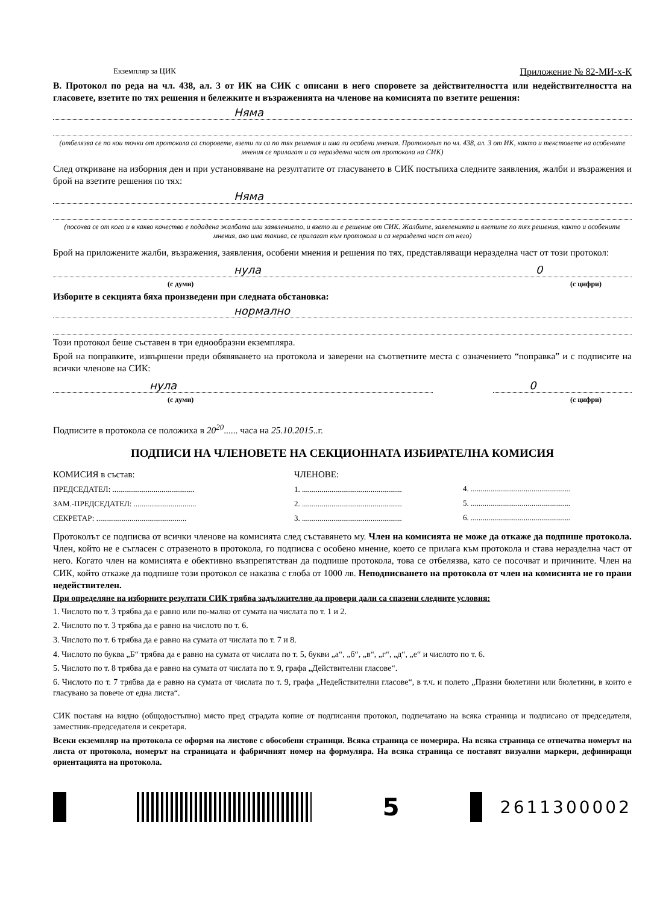Екземпляр за ЦИК Приложение № 82-МИ-х-К
В. Протокол по реда на чл. 438, ал. 3 от ИК на СИК с описани в него споровете за действителността или недействителността на гласовете, взетите по тях решения и бележките и възраженията на членове на комисията по взетите решения:
Няма
(отбелязва се по кои точки от протокола са споровете, взети ли са по тях решения и има ли особени мнения. Протоколът по чл. 438, ал. 3 от ИК, както и текстовете на особените мнения се прилагат и са неразделна част от протокола на СИК)
След откриване на изборния ден и при установяване на резултатите от гласуването в СИК постъпиха следните заявления, жалби и възражения и брой на взетите решения по тях:
Няма
(посочва се от кого и в какво качество е подадена жалбата или заявлението, и взето ли е решение от СИК. Жалбите, заявленията и взетите по тях решения, както и особените мнения, ако има такива, се прилагат към протокола и са неразделна част от него)
Брой на приложените жалби, възражения, заявления, особени мнения и решения по тях, представляващи неразделна част от този протокол:
нула
0
(с думи) (с цифри)
Изборите в секцията бяха произведени при следната обстановка:
нормално
Този протокол беше съставен в три еднообразни екземпляра.
Брой на поправките, извършени преди обявяването на протокола и заверени на съответните места с означението “поправка” и с подписите на всички членове на СИК:
нула
0
(с думи) (с цифри)
Подписите в протокола се положиха в 20<sup>20</sup>...... часа на 25.10.2015..г.
ПОДПИСИ НА ЧЛЕНОВЕТЕ НА СЕКЦИОННАТА ИЗБИРАТЕЛНА КОМИСИЯ
КОМИСИЯ в състав:
ПРЕДСЕДАТЕЛ: ..........................................
ЗАМ.-ПРЕДСЕДАТЕЛ: ................................
СЕКРЕТАР: ..............................................
ЧЛЕНОВЕ:
1. ...................................................
2. ...................................................
3. ...................................................
4. ...................................................
5. ...................................................
6. ...................................................
Протоколът се подписва от всички членове на комисията след съставянето му. Член на комисията не може да откаже да подпише протокола. Член, който не е съгласен с отразеното в протокола, го подписва с особено мнение, което се прилага към протокола и става неразделна част от него. Когато член на комисията е обективно възпрепятстван да подпише протокола, това се отбелязва, като се посочват и причините. Член на СИК, който откаже да подпише този протокол се наказва с глоба от 1000 лв. Неподписването на протокола от член на комисията не го прави недействителен.
При определяне на изборните резултати СИК трябва задължително да провери дали са спазени следните условия:
1. Числото по т. 3 трябва да е равно или по-малко от сумата на числата по т. 1 и 2.
2. Числото по т. 3 трябва да е равно на числото по т. 6.
3. Числото по т. 6 трябва да е равно на сумата от числата по т. 7 и 8.
4. Числото по буква „Б“ трябва да е равно на сумата от числата по т. 5, букви „а“, „б“, „в“, „г“, „д“, „е“ и числото по т. 6.
5. Числото по т. 8 трябва да е равно на сумата от числата по т. 9, графа „Действителни гласове“.
6. Числото по т. 7 трябва да е равно на сумата от числата по т. 9, графа „Недействителни гласове“, в т.ч. и полето „Празни бюлетини или бюлетини, в които е гласувано за повече от една листа“.
СИК поставя на видно (общодостъпно) място пред сградата копие от подписания протокол, подпечатано на всяка страница и подписано от председателя, заместник-председателя и секретаря.
Всеки екземпляр на протокола се оформя на листове с обособени страници. Всяка страница се номерира. На всяка страница се отпечатва номерът на листа от протокола, номерът на страницата и фабричният номер на формуляра. На всяка страница се поставят визуални маркери, дефиниращи ориентацията на протокола.
5 2611300002